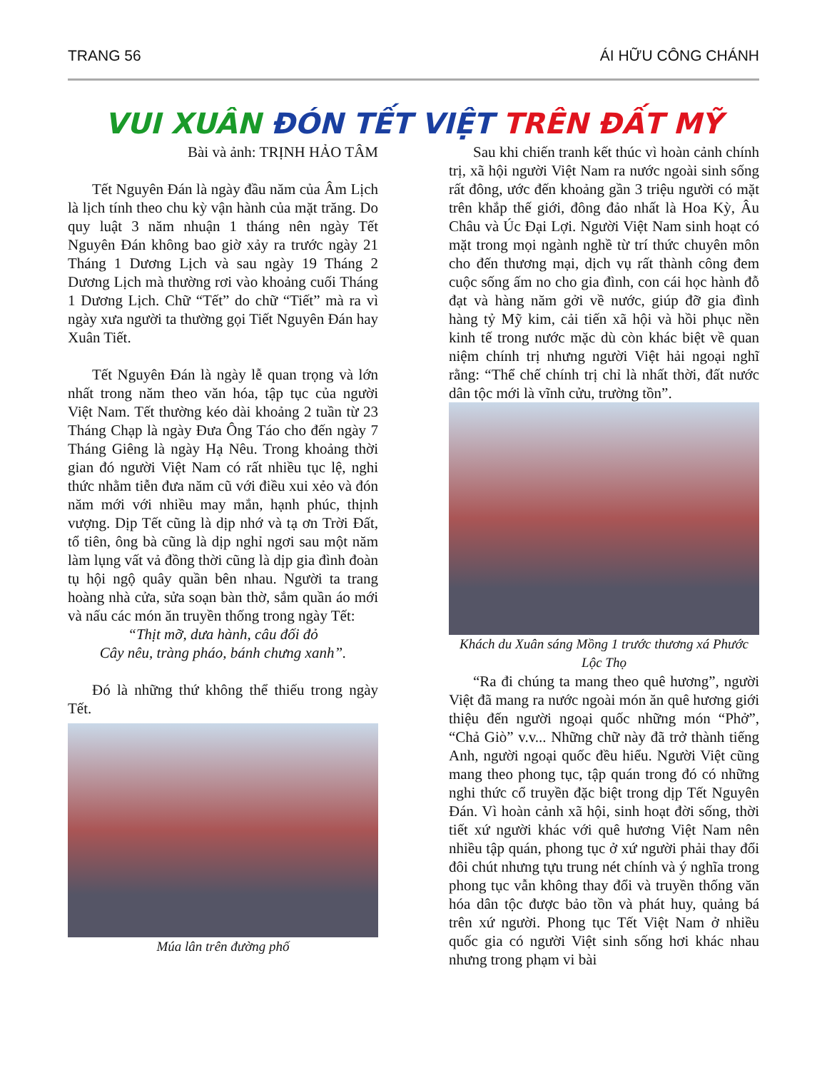TRANG 56 ÁI HỮU CÔNG CHÁNH
VUI XUÂN ĐÓN TẾT VIỆT TRÊN ĐẤT MỸ
Bài và ảnh: TRỊNH HẢO TÂM
Tết Nguyên Đán là ngày đầu năm của Âm Lịch là lịch tính theo chu kỳ vận hành của mặt trăng. Do quy luật 3 năm nhuận 1 tháng nên ngày Tết Nguyên Đán không bao giờ xảy ra trước ngày 21 Tháng 1 Dương Lịch và sau ngày 19 Tháng 2 Dương Lịch mà thường rơi vào khoảng cuối Tháng 1 Dương Lịch. Chữ “Tết” do chữ “Tiết” mà ra vì ngày xưa người ta thường gọi Tiết Nguyên Đán hay Xuân Tiết.
Tết Nguyên Đán là ngày lễ quan trọng và lớn nhất trong năm theo văn hóa, tập tục của người Việt Nam. Tết thường kéo dài khoảng 2 tuần từ 23 Tháng Chạp là ngày Đưa Ông Táo cho đến ngày 7 Tháng Giêng là ngày Hạ Nêu. Trong khoảng thời gian đó người Việt Nam có rất nhiều tục lệ, nghi thức nhằm tiễn đưa năm cũ với điều xui xẻo và đón năm mới với nhiều may mắn, hạnh phúc, thịnh vượng. Dịp Tết cũng là dịp nhớ và tạ ơn Trời Đất, tổ tiên, ông bà cũng là dịp nghỉ ngơi sau một năm làm lụng vất vả đồng thời cũng là dịp gia đình đoàn tụ hội ngộ quây quần bên nhau. Người ta trang hoàng nhà cửa, sửa soạn bàn thờ, sắm quần áo mới và nấu các món ăn truyền thống trong ngày Tết:
“Thịt mỡ, dưa hành, câu đối đỏ
Cây nêu, tràng pháo, bánh chưng xanh”.
Đó là những thứ không thể thiếu trong ngày Tết.
Múa lân trên đường phố
Sau khi chiến tranh kết thúc vì hoàn cảnh chính trị, xã hội người Việt Nam ra nước ngoài sinh sống rất đông, ước đến khoảng gần 3 triệu người có mặt trên khắp thế giới, đông đảo nhất là Hoa Kỳ, Âu Châu và Úc Đại Lợi. Người Việt Nam sinh hoạt có mặt trong mọi ngành nghề từ trí thức chuyên môn cho đến thương mại, dịch vụ rất thành công đem cuộc sống ấm no cho gia đình, con cái học hành đỗ đạt và hàng năm gởi về nước, giúp đỡ gia đình hàng tỷ Mỹ kim, cải tiến xã hội và hồi phục nền kinh tế trong nước mặc dù còn khác biệt về quan niệm chính trị nhưng người Việt hải ngoại nghĩ rằng: “Thể chế chính trị chỉ là nhất thời, đất nước dân tộc mới là vĩnh cửu, trường tồn”.
Khách du Xuân sáng Mồng 1 trước thương xá Phước Lộc Thọ
“Ra đi chúng ta mang theo quê hương”, người Việt đã mang ra nước ngoài món ăn quê hương giới thiệu đến người ngoại quốc những món “Phở”, “Chả Giò” v.v... Những chữ này đã trở thành tiếng Anh, người ngoại quốc đều hiểu. Người Việt cũng mang theo phong tục, tập quán trong đó có những nghi thức cổ truyền đặc biệt trong dịp Tết Nguyên Đán. Vì hoàn cảnh xã hội, sinh hoạt đời sống, thời tiết xứ người khác với quê hương Việt Nam nên nhiều tập quán, phong tục ở xứ người phải thay đổi đôi chút nhưng tựu trung nét chính và ý nghĩa trong phong tục vẫn không thay đổi và truyền thống văn hóa dân tộc được bảo tồn và phát huy, quảng bá trên xứ người. Phong tục Tết Việt Nam ở nhiều quốc gia có người Việt sinh sống hơi khác nhau nhưng trong phạm vi bài